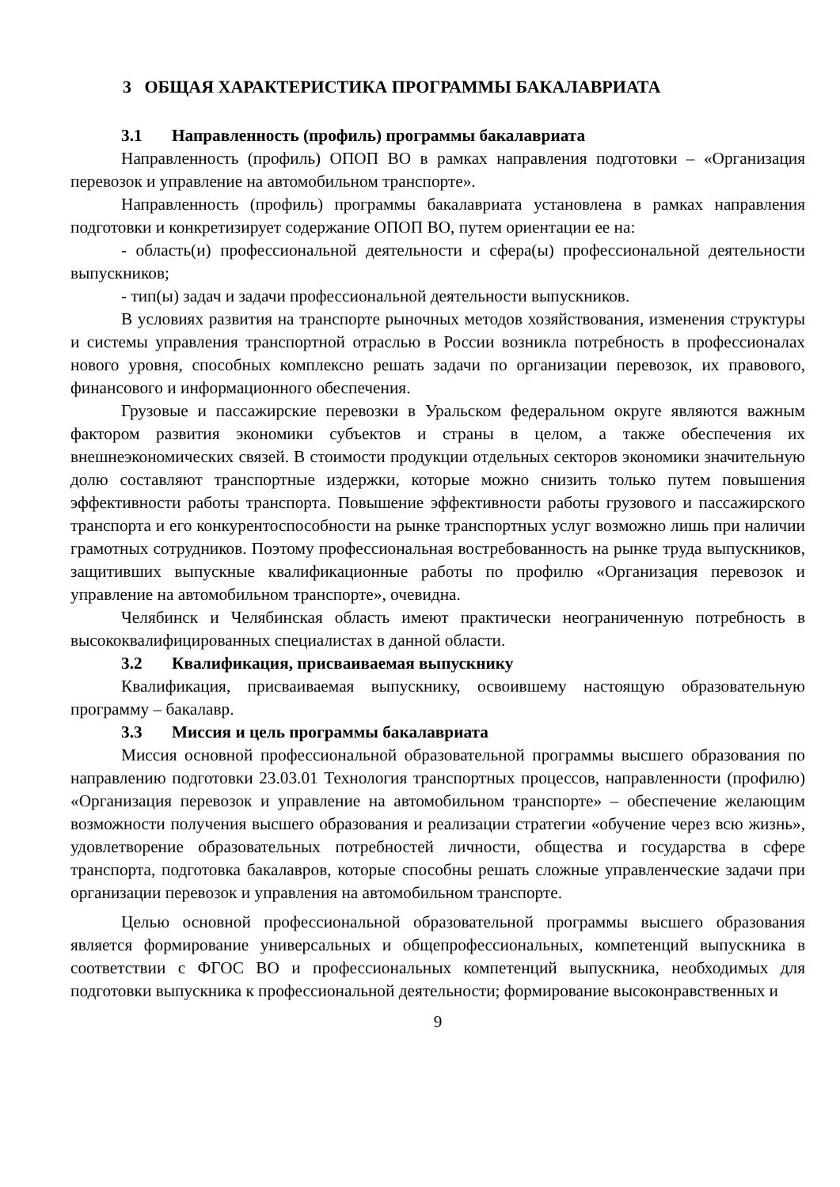3 ОБЩАЯ ХАРАКТЕРИСТИКА ПРОГРАММЫ БАКАЛАВРИАТА
3.1 Направленность (профиль) программы бакалавриата
Направленность (профиль) ОПОП ВО в рамках направления подготовки – «Организация перевозок и управление на автомобильном транспорте».
Направленность (профиль) программы бакалавриата установлена в рамках направления подготовки и конкретизирует содержание ОПОП ВО, путем ориентации ее на:
- область(и) профессиональной деятельности и сфера(ы) профессиональной деятельности выпускников;
- тип(ы) задач и задачи профессиональной деятельности выпускников.
В условиях развития на транспорте рыночных методов хозяйствования, изменения структуры и системы управления транспортной отраслью в России возникла потребность в профессионалах нового уровня, способных комплексно решать задачи по организации перевозок, их правового, финансового и информационного обеспечения.
Грузовые и пассажирские перевозки в Уральском федеральном округе являются важным фактором развития экономики субъектов и страны в целом, а также обеспечения их внешнеэкономических связей. В стоимости продукции отдельных секторов экономики значительную долю составляют транспортные издержки, которые можно снизить только путем повышения эффективности работы транспорта. Повышение эффективности работы грузового и пассажирского транспорта и его конкурентоспособности на рынке транспортных услуг возможно лишь при наличии грамотных сотрудников. Поэтому профессиональная востребованность на рынке труда выпускников, защитивших выпускные квалификационные работы по профилю «Организация перевозок и управление на автомобильном транспорте», очевидна.
Челябинск и Челябинская область имеют практически неограниченную потребность в высококвалифицированных специалистах в данной области.
3.2 Квалификация, присваиваемая выпускнику
Квалификация, присваиваемая выпускнику, освоившему настоящую образовательную программу – бакалавр.
3.3 Миссия и цель программы бакалавриата
Миссия основной профессиональной образовательной программы высшего образования по направлению подготовки 23.03.01 Технология транспортных процессов, направленности (профилю) «Организация перевозок и управление на автомобильном транспорте» – обеспечение желающим возможности получения высшего образования и реализации стратегии «обучение через всю жизнь», удовлетворение образовательных потребностей личности, общества и государства в сфере транспорта, подготовка бакалавров, которые способны решать сложные управленческие задачи при организации перевозок и управления на автомобильном транспорте.
Целью основной профессиональной образовательной программы высшего образования является формирование универсальных и общепрофессиональных, компетенций выпускника в соответствии с ФГОС ВО и профессиональных компетенций выпускника, необходимых для подготовки выпускника к профессиональной деятельности; формирование высоконравственных и
9